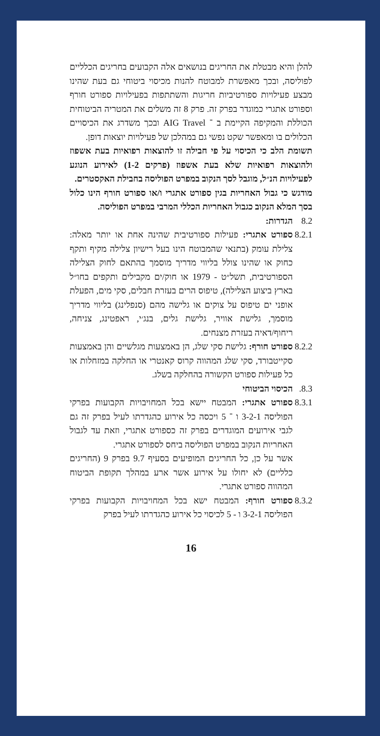להלן והיא מבטלת את החריגים בנושאים אלה הקבועים בחריגים הכלליים לפוליסה, ובכך מאפשרת למבוטח להנות מכיסוי ביטוחי גם בעת שהינו מבצע פעילויות ספורטיביות חריגות והשתתפות בפעילויות ספורט חורף וספורט אתגרי כמוגדר בפרק זה. פרק 8 זה משלים את המטריה הביטוחית הכוללת והמקיפה הקיימת ב ־ AIG Travel ובכך משדרג את הכיסויים הכלולים בו ומאפשר שקט נפשי גם במהלכן של פעילויות יוצאות דופן.
תשומת הלב כי הכיסוי על פי חבילה זו להוצאות רפואיות בעת אשפוז ולהוצאות רפואיות שלא בעת אשפוז (פרקים 1-2) לאירוע הנוגע לפעילויות הנ״ל, מוגבל לסך הנקוב במפרט הפוליסה בחבילת האקסטרים.
מודגש כי גבול האחריות בגין ספורט אתגרי ו/או ספורט חורף הינו כלול בסך המלא הנקוב כגבול האחריות הכללי המרבי במפרט הפוליסה.
8.2 הגדרות:
8.2.1
ספורט אתגרי: פעילות ספורטיבית שהינה אחת או יותר מאלה: צלילת עומק (בתנאי שהמבוטח הינו בעל רישיון צלילה מקיף ותקף כחוק או שהינו צולל בליווי מדריך מוסמך בהתאם לחוק הצלילה הספורטיבית, תשל״ט - 1979 או חוק/ים מקבילים ותקפים בחו״ל בארץ ביצוע הצלילה), טיפוס הרים בעזרת חבלים, סקי מים, הפעלת אופני ים טיפוס על צוקים או גלישה מהם (סנפלינג) בליווי מדריך מוסמך, גלישת אוויר, גלישת גלים, בנג׳י, ראפטינג, צניחה, ריחוף/דאיה בעזרת מצנחים.
8.2.2
ספורט חורף: גלישת סקי שלג, הן באמצעות מגלשיים והן באמצעות סקייטבורד, סקי שלג המהווה קרוס קאנטרי או החלקה במזחלות או כל פעילות ספורט הקשורה בהחלקה בשלג.
8.3. הכיסוי הביטוחי
8.3.1
ספורט אתגרי: המבטח יישא בכל המחויבויות הקבועות בפרקי הפוליסה 3-2-1 ו ־ 5 ויכסה כל אירוע כהגדרתו לעיל בפרק זה גם לגבי אירועים המוגדרים בפרק זה כספורט אתגרי, וזאת עד לגבול האחריות הנקוב במפרט הפוליסה ביחס לספורט אתגרי.
אשר על כן, כל החריגים המופיעים בסעיף 9.7 בפרק 9 (החריגים כלליים) לא יחולו על אירוע אשר ארע במהלך תקופת הביטוח המהווה ספורט אתגרי.
8.3.2
ספורט חורף: המבטח ישא בכל המחויבויות הקבועות בפרקי הפוליסה 3-2-1 ו - 5 לכיסוי כל אירוע כהגדרתו לעיל בפרק
16